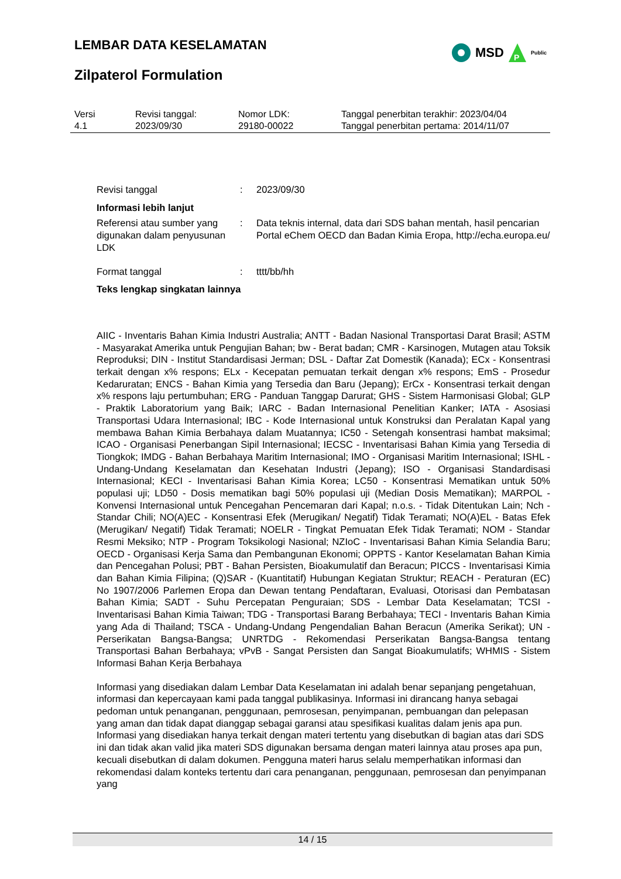LEMBAR DATA KESELAMATAN
MSD
P
Public
Zilpaterol Formulation
| Versi 4.1 | Revisi tanggal: 2023/09/30 | Nomor LDK: 29180-00022 | Tanggal penerbitan terakhir: 2023/04/04 Tanggal penerbitan pertama: 2014/11/07 |
| Revisi tanggal | : | 2023/09/30 |
| Informasi lebih lanjut | | |
| Referensi atau sumber yang digunakan dalam penyusunan LDK | : | Data teknis internal, data dari SDS bahan mentah, hasil pencarian Portal eChem OECD dan Badan Kimia Eropa, http://echa.europa.eu/ |
| Format tanggal | : | tttt/bb/hh |
| Teks lengkap singkatan lainnya | | |
AIIC - Inventaris Bahan Kimia Industri Australia; ANTT - Badan Nasional Transportasi Darat Brasil; ASTM - Masyarakat Amerika untuk Pengujian Bahan; bw - Berat badan; CMR - Karsinogen, Mutagen atau Toksik Reproduksi; DIN - Institut Standardisasi Jerman; DSL - Daftar Zat Domestik (Kanada); ECx - Konsentrasi terkait dengan x% respons; ELx - Kecepatan pemuatan terkait dengan x% respons; EmS - Prosedur Kedaruratan; ENCS - Bahan Kimia yang Tersedia dan Baru (Jepang); ErCx - Konsentrasi terkait dengan x% respons laju pertumbuhan; ERG - Panduan Tanggap Darurat; GHS - Sistem Harmonisasi Global; GLP - Praktik Laboratorium yang Baik; IARC - Badan Internasional Penelitian Kanker; IATA - Asosiasi Transportasi Udara Internasional; IBC - Kode Internasional untuk Konstruksi dan Peralatan Kapal yang membawa Bahan Kimia Berbahaya dalam Muatannya; IC50 - Setengah konsentrasi hambat maksimal; ICAO - Organisasi Penerbangan Sipil Internasional; IECSC - Inventarisasi Bahan Kimia yang Tersedia di Tiongkok; IMDG - Bahan Berbahaya Maritim Internasional; IMO - Organisasi Maritim Internasional; ISHL - Undang-Undang Keselamatan dan Kesehatan Industri (Jepang); ISO - Organisasi Standardisasi Internasional; KECI - Inventarisasi Bahan Kimia Korea; LC50 - Konsentrasi Mematikan untuk 50% populasi uji; LD50 - Dosis mematikan bagi 50% populasi uji (Median Dosis Mematikan); MARPOL - Konvensi Internasional untuk Pencegahan Pencemaran dari Kapal; n.o.s. - Tidak Ditentukan Lain; Nch - Standar Chili; NO(A)EC - Konsentrasi Efek (Merugikan/ Negatif) Tidak Teramati; NO(A)EL - Batas Efek (Merugikan/ Negatif) Tidak Teramati; NOELR - Tingkat Pemuatan Efek Tidak Teramati; NOM - Standar Resmi Meksiko; NTP - Program Toksikologi Nasional; NZIoC - Inventarisasi Bahan Kimia Selandia Baru; OECD - Organisasi Kerja Sama dan Pembangunan Ekonomi; OPPTS - Kantor Keselamatan Bahan Kimia dan Pencegahan Polusi; PBT - Bahan Persisten, Bioakumulatif dan Beracun; PICCS - Inventarisasi Kimia dan Bahan Kimia Filipina; (Q)SAR - (Kuantitatif) Hubungan Kegiatan Struktur; REACH - Peraturan (EC) No 1907/2006 Parlemen Eropa dan Dewan tentang Pendaftaran, Evaluasi, Otorisasi dan Pembatasan Bahan Kimia; SADT - Suhu Percepatan Penguraian; SDS - Lembar Data Keselamatan; TCSI - Inventarisasi Bahan Kimia Taiwan; TDG - Transportasi Barang Berbahaya; TECI - Inventaris Bahan Kimia yang Ada di Thailand; TSCA - Undang-Undang Pengendalian Bahan Beracun (Amerika Serikat); UN - Perserikatan Bangsa-Bangsa; UNRTDG - Rekomendasi Perserikatan Bangsa-Bangsa tentang Transportasi Bahan Berbahaya; vPvB - Sangat Persisten dan Sangat Bioakumulatifs; WHMIS - Sistem Informasi Bahan Kerja Berbahaya
Informasi yang disediakan dalam Lembar Data Keselamatan ini adalah benar sepanjang pengetahuan, informasi dan kepercayaan kami pada tanggal publikasinya. Informasi ini dirancang hanya sebagai pedoman untuk penanganan, penggunaan, pemrosesan, penyimpanan, pembuangan dan pelepasan yang aman dan tidak dapat dianggap sebagai garansi atau spesifikasi kualitas dalam jenis apa pun. Informasi yang disediakan hanya terkait dengan materi tertentu yang disebutkan di bagian atas dari SDS ini dan tidak akan valid jika materi SDS digunakan bersama dengan materi lainnya atau proses apa pun, kecuali disebutkan di dalam dokumen. Pengguna materi harus selalu memperhatikan informasi dan rekomendasi dalam konteks tertentu dari cara penanganan, penggunaan, pemrosesan dan penyimpanan yang
14 / 15